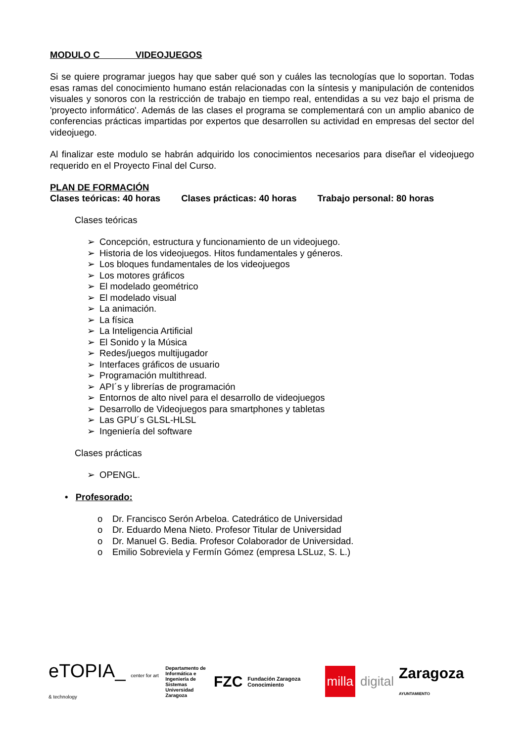MODULO C VIDEOJUEGOS
Si se quiere programar juegos hay que saber qué son y cuáles las tecnologías que lo soportan. Todas esas ramas del conocimiento humano están relacionadas con la síntesis y manipulación de contenidos visuales y sonoros con la restricción de trabajo en tiempo real, entendidas a su vez bajo el prisma de 'proyecto informático'. Además de las clases el programa se complementará con un amplio abanico de conferencias prácticas impartidas por expertos que desarrollen su actividad en empresas del sector del videojuego.
Al finalizar este modulo se habrán adquirido los conocimientos necesarios para diseñar el videojuego requerido en el Proyecto Final del Curso.
PLAN DE FORMACIÓN
Clases teóricas: 40 horas Clases prácticas: 40 horas Trabajo personal: 80 horas
Clases teóricas
➢ Concepción, estructura y funcionamiento de un videojuego.
➢ Historia de los videojuegos. Hitos fundamentales y géneros.
➢ Los bloques fundamentales de los videojuegos
➢ Los motores gráficos
➢ El modelado geométrico
➢ El modelado visual
➢ La animación.
➢ La física
➢ La Inteligencia Artificial
➢ El Sonido y la Música
➢ Redes/juegos multijugador
➢ Interfaces gráficos de usuario
➢ Programación multithread.
➢ API´s y librerías de programación
➢ Entornos de alto nivel para el desarrollo de videojuegos
➢ Desarrollo de Videojuegos para smartphones y tabletas
➢ Las GPU´s GLSL-HLSL
➢ Ingeniería del software
Clases prácticas
➢ OPENGL.
• Profesorado:
o Dr. Francisco Serón Arbeloa. Catedrático de Universidad
o Dr. Eduardo Mena Nieto. Profesor Titular de Universidad
o Dr. Manuel G. Bedia. Profesor Colaborador de Universidad.
o Emilio Sobreviela y Fermín Gómez (empresa LSLuz, S. L.)
eTOPIA_ center for art & technology
Departamento de Informática e Ingeniería de Sistemas Universidad Zaragoza
FZC
Fundación Zaragoza Conocimiento
milla
digital
Zaragoza AYUNTAMIENTO